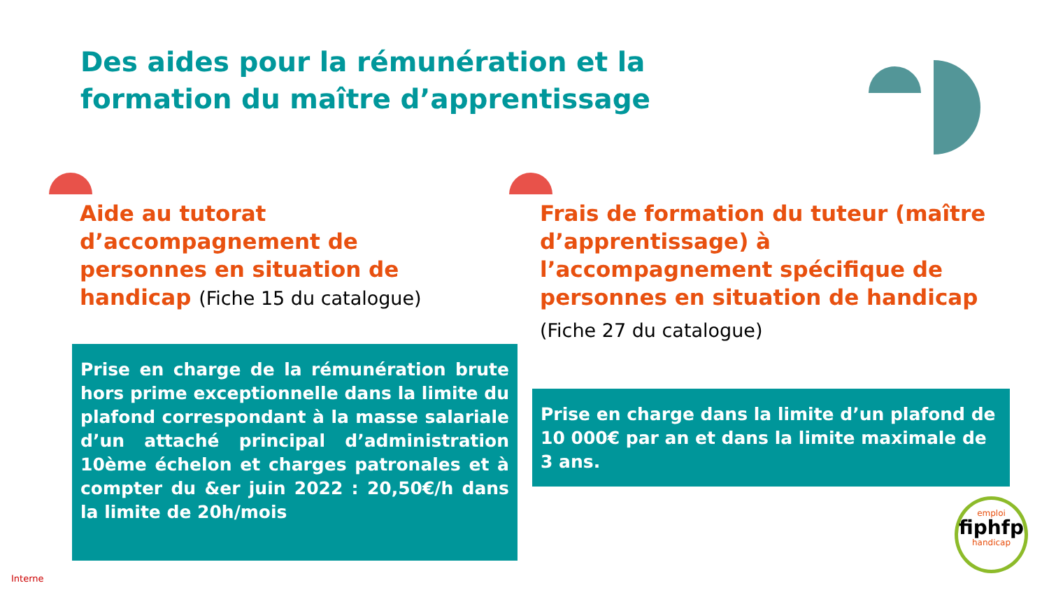Des aides pour la rémunération et la formation du maître d’apprentissage
Aide au tutorat d’accompagnement de personnes en situation de handicap (Fiche 15 du catalogue)
Frais de formation du tuteur (maître d’apprentissage) à l’accompagnement spécifique de personnes en situation de handicap
(Fiche 27 du catalogue)
Prise en charge de la rémunération brute hors prime exceptionnelle dans la limite du plafond correspondant à la masse salariale d’un attaché principal d’administration 10ème échelon et charges patronales et à compter du &er juin 2022 : 20,50€/h dans la limite de 20h/mois
Prise en charge dans la limite d’un plafond de 10 000€ par an et dans la limite maximale de 3 ans.
emploi
fiphfp
handicap
Interne